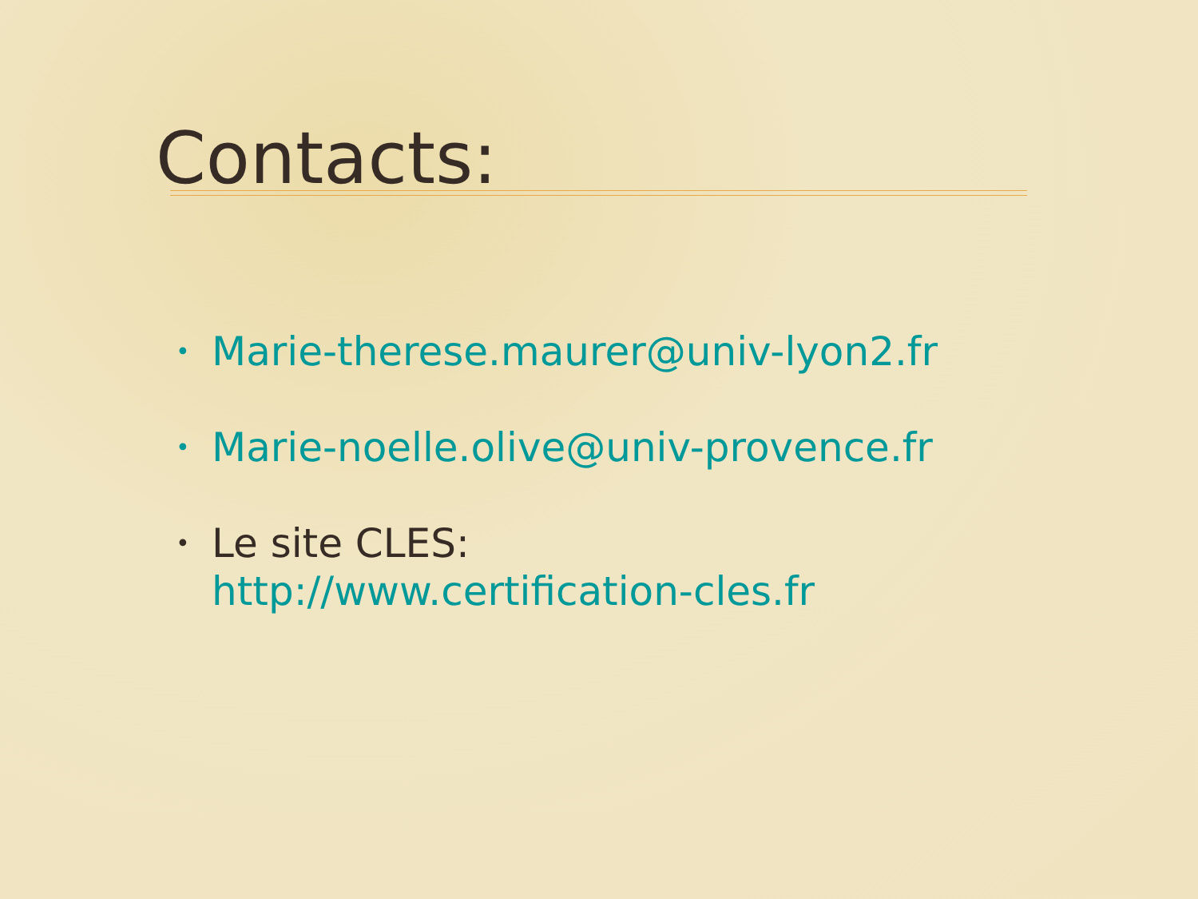Contacts:
• Marie-therese.maurer@univ-lyon2.fr
• Marie-noelle.olive@univ-provence.fr
• Le site CLES:
http://www.certification-cles.fr